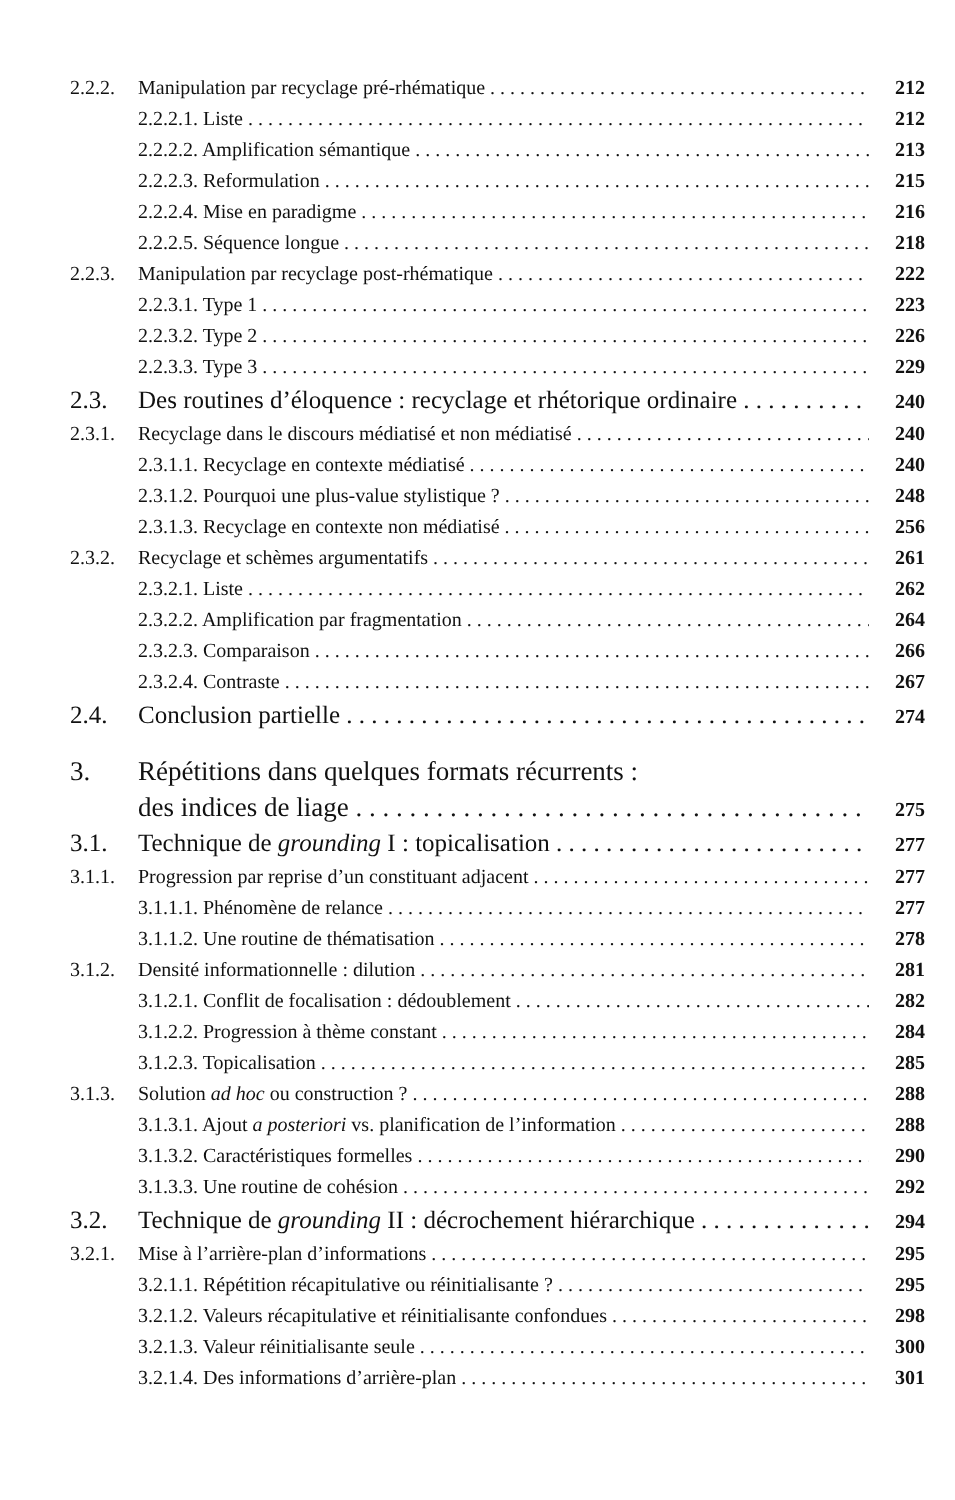2.2.2. Manipulation par recyclage pré-rhématique 212
2.2.2.1. Liste 212
2.2.2.2. Amplification sémantique 213
2.2.2.3. Reformulation 215
2.2.2.4. Mise en paradigme 216
2.2.2.5. Séquence longue 218
2.2.3. Manipulation par recyclage post-rhématique 222
2.2.3.1. Type 1 223
2.2.3.2. Type 2 226
2.2.3.3. Type 3 229
2.3. Des routines d’éloquence : recyclage et rhétorique ordinaire 240
2.3.1. Recyclage dans le discours médiatisé et non médiatisé 240
2.3.1.1. Recyclage en contexte médiatisé 240
2.3.1.2. Pourquoi une plus-value stylistique ? 248
2.3.1.3. Recyclage en contexte non médiatisé 256
2.3.2. Recyclage et schèmes argumentatifs 261
2.3.2.1. Liste 262
2.3.2.2. Amplification par fragmentation 264
2.3.2.3. Comparaison 266
2.3.2.4. Contraste 267
2.4. Conclusion partielle 274
3. Répétitions dans quelques formats récurrents :
des indices de liage 275
3.1. Technique de grounding I : topicalisation 277
3.1.1. Progression par reprise d’un constituant adjacent 277
3.1.1.1. Phénomène de relance 277
3.1.1.2. Une routine de thématisation 278
3.1.2. Densité informationnelle : dilution 281
3.1.2.1. Conflit de focalisation : dédoublement 282
3.1.2.2. Progression à thème constant 284
3.1.2.3. Topicalisation 285
3.1.3. Solution ad hoc ou construction ? 288
3.1.3.1. Ajout a posteriori vs. planification de l’information 288
3.1.3.2. Caractéristiques formelles 290
3.1.3.3. Une routine de cohésion 292
3.2. Technique de grounding II : décrochement hiérarchique 294
3.2.1. Mise à l’arrière-plan d’informations 295
3.2.1.1. Répétition récapitulative ou réinitialisante ? 295
3.2.1.2. Valeurs récapitulative et réinitialisante confondues 298
3.2.1.3. Valeur réinitialisante seule 300
3.2.1.4. Des informations d’arrière-plan 301